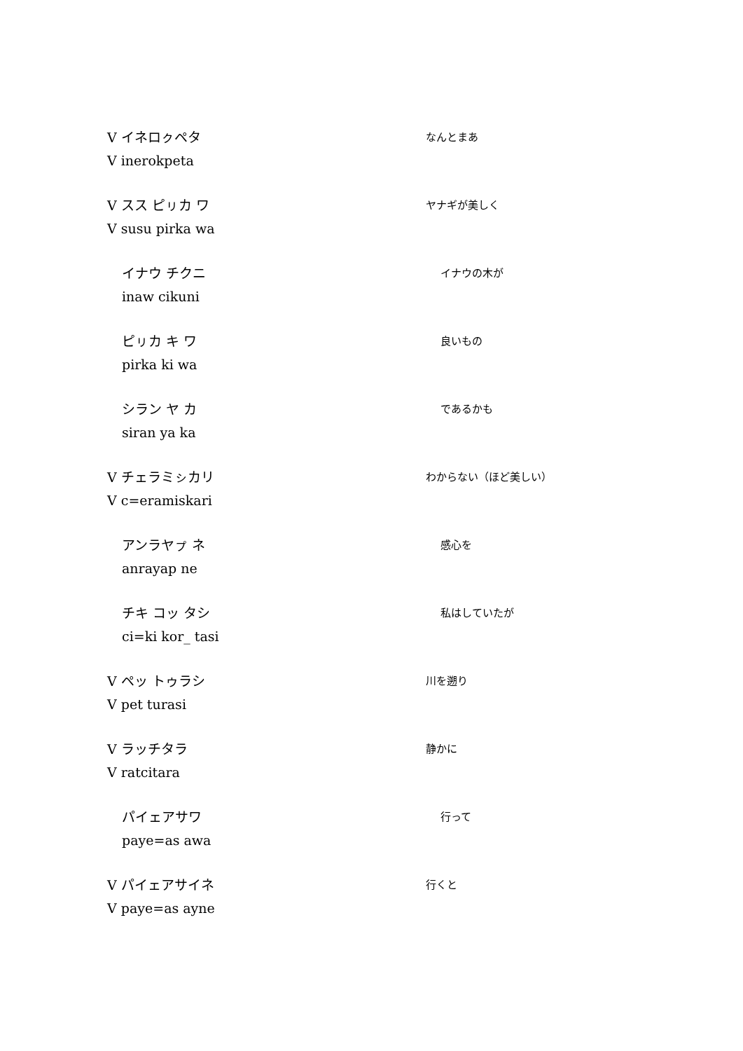V イネロㇰペタ
V inerokpeta
なんとまあ
V スス ピㇼカ ワ
V susu pirka wa
ヤナギが美しく
イナウ チクニ
inaw cikuni
イナウの木が
ピㇼカ キ ワ
pirka ki wa
良いもの
シラン ヤ カ
siran ya ka
であるかも
V チェラミㇱカリ
V c=eramiskari
わからない（ほど美しい）
アンラヤㇷ゚ ネ
anrayap ne
感心を
チキ コッ タシ
ci=ki kor_ tasi
私はしていたが
V ペッ トゥラシ
V pet turasi
川を遡り
V ラッチタラ
V ratcitara
静かに
パイェアサワ
paye=as awa
行って
V パイェアサイネ
V paye=as ayne
行くと